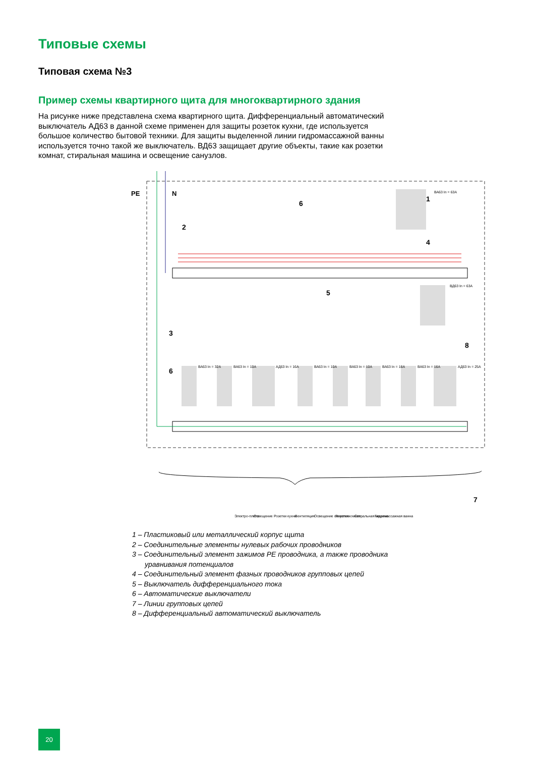Типовые схемы
Типовая схема №3
Пример схемы квартирного щита для многоквартирного здания
На рисунке ниже представлена схема квартирного щита. Дифференциальный автоматический выключатель АД63 в данной схеме применен для защиты розеток кухни, где используется большое количество бытовой техники. Для защиты выделенной линии гидромассажной ванны используется точно такой же выключатель. ВД63 защищает другие объекты, такие как розетки комнат, стиральная машина и освещение санузлов.
PE
N
ВА63 In = 63A
ВД63 In = 63A
ВА63 In = 32A
ВА63 In = 10A
АД63 In = 16A
ВА63 In = 10A
ВА63 In = 10A
ВА63 In = 16A
ВА63 In = 16A
АД63 In = 25A
1
2
3
4
5
6
6
7
8
Электро-плита
Освещение
Розетки кухни
Вентиляция
Освещение санузлов
Розетки комнат
Стиральная машина
Гидромассажная ванна
1 – Пластиковый или металлический корпус щита
2 – Соединительные элементы нулевых рабочих проводников
3 – Соединительный элемент зажимов PE проводника, а также проводника
уравнивания потенциалов
4 – Соединительный элемент фазных проводников групповых цепей
5 – Выключатель дифференциального тока
6 – Автоматические выключатели
7 – Линии групповых цепей
8 – Дифференциальный автоматический выключатель
20